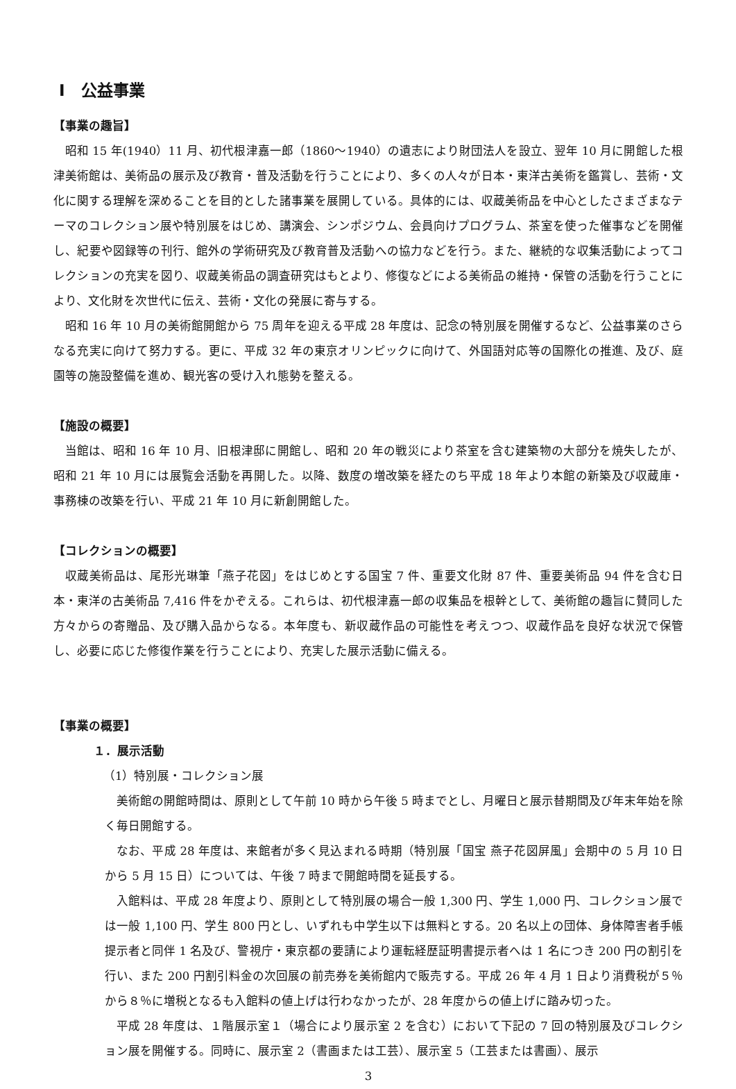Ⅰ　公益事業
【事業の趣旨】
昭和 15 年(1940）11 月、初代根津嘉一郎（1860～1940）の遺志により財団法人を設立、翌年 10 月に開館した根津美術館は、美術品の展示及び教育・普及活動を行うことにより、多くの人々が日本・東洋古美術を鑑賞し、芸術・文化に関する理解を深めることを目的とした諸事業を展開している。具体的には、収蔵美術品を中心としたさまざまなテーマのコレクション展や特別展をはじめ、講演会、シンポジウム、会員向けプログラム、茶室を使った催事などを開催し、紀要や図録等の刊行、館外の学術研究及び教育普及活動への協力などを行う。また、継続的な収集活動によってコレクションの充実を図り、収蔵美術品の調査研究はもとより、修復などによる美術品の維持・保管の活動を行うことにより、文化財を次世代に伝え、芸術・文化の発展に寄与する。
昭和 16 年 10 月の美術館開館から 75 周年を迎える平成 28 年度は、記念の特別展を開催するなど、公益事業のさらなる充実に向けて努力する。更に、平成 32 年の東京オリンピックに向けて、外国語対応等の国際化の推進、及び、庭園等の施設整備を進め、観光客の受け入れ態勢を整える。
【施設の概要】
当館は、昭和 16 年 10 月、旧根津邸に開館し、昭和 20 年の戦災により茶室を含む建築物の大部分を焼失したが、昭和 21 年 10 月には展覧会活動を再開した。以降、数度の増改築を経たのち平成 18 年より本館の新築及び収蔵庫・事務棟の改築を行い、平成 21 年 10 月に新創開館した。
【コレクションの概要】
収蔵美術品は、尾形光琳筆「燕子花図」をはじめとする国宝 7 件、重要文化財 87 件、重要美術品 94 件を含む日本・東洋の古美術品 7,416 件をかぞえる。これらは、初代根津嘉一郎の収集品を根幹として、美術館の趣旨に賛同した方々からの寄贈品、及び購入品からなる。本年度も、新収蔵作品の可能性を考えつつ、収蔵作品を良好な状況で保管し、必要に応じた修復作業を行うことにより、充実した展示活動に備える。
【事業の概要】
１．展示活動
（1）特別展・コレクション展
美術館の開館時間は、原則として午前 10 時から午後 5 時までとし、月曜日と展示替期間及び年末年始を除く毎日開館する。
なお、平成 28 年度は、来館者が多く見込まれる時期（特別展「国宝 燕子花図屏風」会期中の 5 月 10 日から 5 月 15 日）については、午後 7 時まで開館時間を延長する。
入館料は、平成 28 年度より、原則として特別展の場合一般 1,300 円、学生 1,000 円、コレクション展では一般 1,100 円、学生 800 円とし、いずれも中学生以下は無料とする。20 名以上の団体、身体障害者手帳提示者と同伴 1 名及び、警視庁・東京都の要請により運転経歴証明書提示者へは 1 名につき 200 円の割引を行い、また 200 円割引料金の次回展の前売券を美術館内で販売する。平成 26 年 4 月 1 日より消費税が５％から８％に増税となるも入館料の値上げは行わなかったが、28 年度からの値上げに踏み切った。
平成 28 年度は、１階展示室１（場合により展示室 2 を含む）において下記の 7 回の特別展及びコレクション展を開催する。同時に、展示室 2（書画または工芸）、展示室 5（工芸または書画）、展示
3